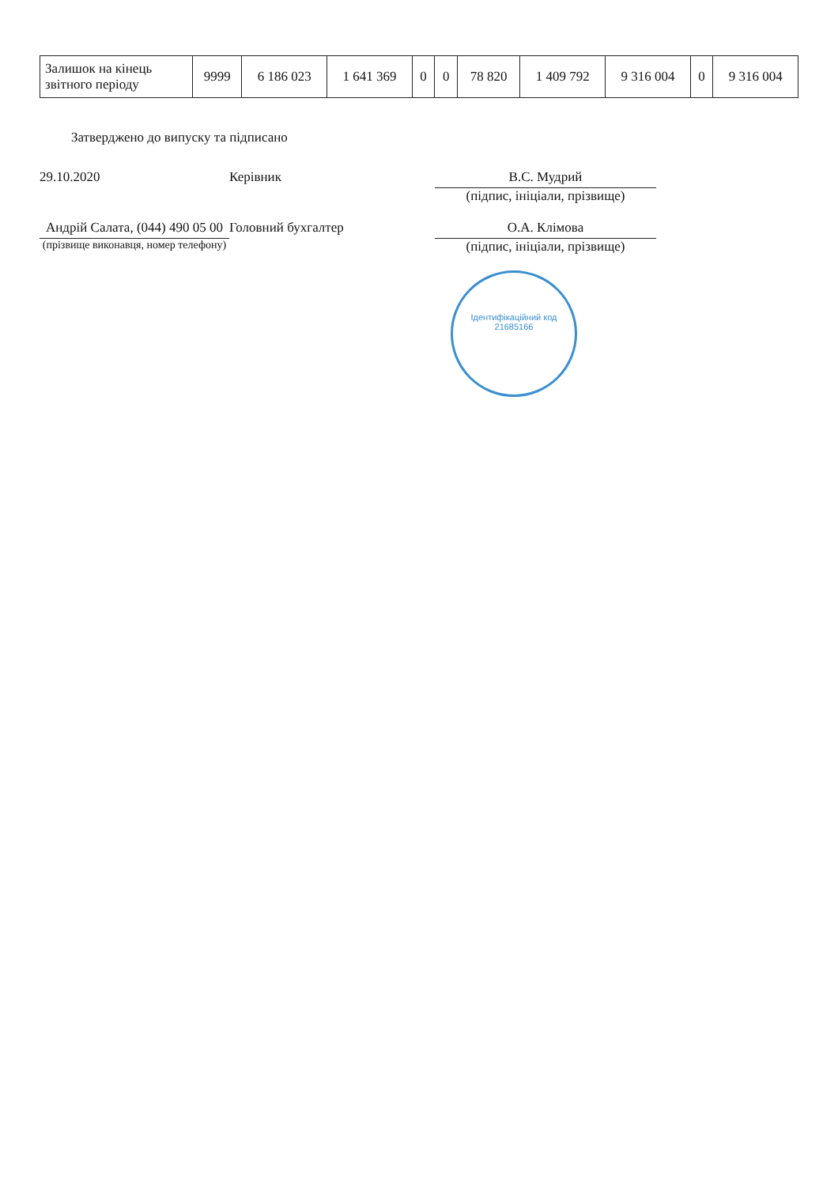| Залишок на кінець звітного періоду | 9999 | 6 186 023 | 1 641 369 | 0 | 0 | 78 820 | 1 409 792 | 9 316 004 | 0 | 9 316 004 |
Затверджено до випуску та підписано
29.10.2020 Керівник В.С. Мудрий
(підпис, ініціали, прізвище)
Андрій Салата, (044) 490 05 00
(прізвище виконавця, номер телефону)
Головний бухгалтер О.А. Клімова
(підпис, ініціали, прізвище)
Ідентифікаційний код
21685166